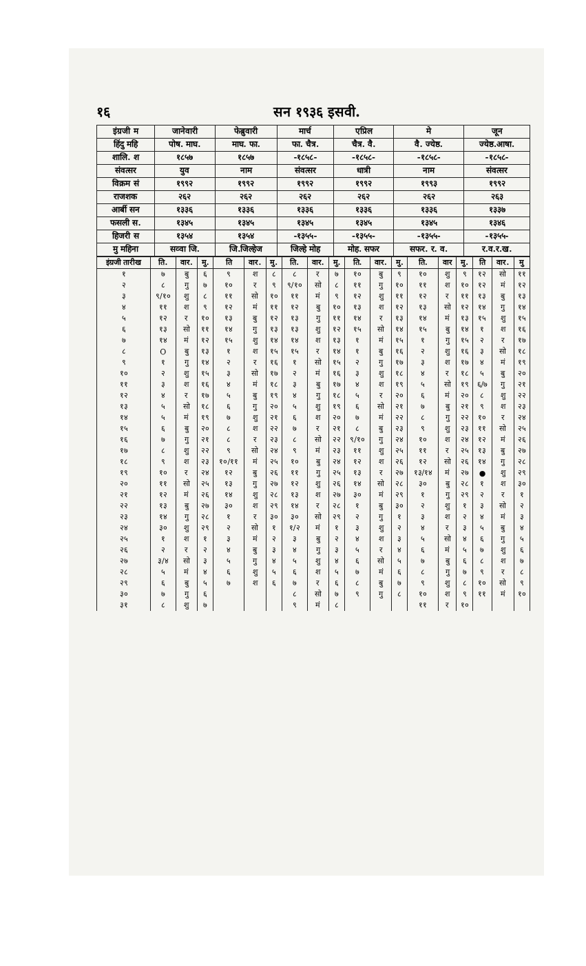१६ सन १९३६ इसवी.
| इंग्रजी म | जानेवारी | फेब्रुवारी | मार्च | एप्रिल | मे | जून |
| हिंदु महि | पोष. माघ. | माघ. फा. | फा. चैत्र. | चैत्र. वै. | वै. ज्येष्ठ. | ज्येष्ठ.आषा. |
| शालि. श | १८५७ | १८५७ | -१८५८- | -१८५८- | -१८५८- | -१८५८- |
| संवत्सर | युव | नाम | संवत्सर | धात्री | नाम | संवत्सर |
| विक्रम सं | १९९२ | १९९२ | १९९२ | १९९२ | १९९३ | १९९२ |
| राजशक | २६२ | २६२ | २६२ | २६२ | २६२ | २६३ |
| आर्बी सन | १३३६ | १३३६ | १३३६ | १३३६ | १३३६ | १३३७ |
| फसली स. | १३४५ | १३४५ | १३४५ | १३४५ | १३४५ | १३४६ |
| हिजरी स | १३५४ | १३५४ | -१३५५- | -१३५५- | -१३५५- | -१३५५- |
| मु महिना | सव्वा जि. | जि.जिल्हेज | जिल्हे मोह | मोह. सफर | सफर. र. व. | र.व.र.ख. |
| इंग्रजी तारीख | ति. | वार. | मु. | ति | वार. | मु. | ति. | वार. | मु. | ति. | वार. | मु. | ति. | वार | मु. | ति | वार. | मु |
| --- | --- | --- | --- | --- | --- | --- | --- | --- | --- | --- | --- | --- | --- | --- | --- | --- | --- | --- |
| १ | ७ | बु | ६ | ९ | श | ८ | ८ | र | ७ | १० | बु | ९ | १० | शु | ९ | १२ | सो | ११ |
| २ | ८ | गु | ७ | १० | र | ९ | ९/१० | सो | ८ | ११ | गु | १० | ११ | श | १० | १२ | मं | १२ |
| ३ | ९/१० | शु | ८ | ११ | सो | १० | ११ | मं | ९ | १२ | शु | ११ | १२ | र | ११ | १३ | बु | १३ |
| ४ | ११ | श | ९ | १२ | मं | ११ | १२ | बु | १० | १३ | श | १२ | १३ | सो | १२ | १४ | गु | १४ |
| ५ | १२ | र | १० | १३ | बु | १२ | १३ | गु | ११ | १४ | र | १३ | १४ | मं | १३ | १५ | शु | १५ |
| ६ | १३ | सो | ११ | १४ | गु | १३ | १३ | शु | १२ | १५ | सो | १४ | १५ | बु | १४ | १ | श | १६ |
| ७ | १४ | मं | १२ | १५ | शु | १४ | १४ | श | १३ | १ | मं | १५ | १ | गु | १५ | २ | र | १७ |
| ८ | O | बु | १३ | १ | श | १५ | १५ | र | १४ | १ | बु | १६ | २ | शु | १६ | ३ | सो | १८ |
| ९ | १ | गु | १४ | २ | र | १६ | १ | सो | १५ | २ | गु | १७ | ३ | श | १७ | ४ | मं | १९ |
| १० | २ | शु | १५ | ३ | सो | १७ | २ | मं | १६ | ३ | शु | १८ | ४ | र | १८ | ५ | बु | २० |
| ११ | ३ | श | १६ | ४ | मं | १८ | ३ | बु | १७ | ४ | श | १९ | ५ | सो | १९ | ६/७ | गु | २१ |
| १२ | ४ | र | १७ | ५ | बु | १९ | ४ | गु | १८ | ५ | र | २० | ६ | मं | २० | ८ | शु | २२ |
| १३ | ५ | सो | १८ | ६ | गु | २० | ५ | शु | १९ | ६ | सो | २१ | ७ | बु | २१ | ९ | श | २३ |
| १४ | ५ | मं | १९ | ७ | शु | २१ | ६ | श | २० | ७ | मं | २२ | ८ | गु | २२ | १० | र | २४ |
| १५ | ६ | बु | २० | ८ | श | २२ | ७ | र | २१ | ८ | बु | २३ | ९ | शु | २३ | ११ | सो | २५ |
| १६ | ७ | गु | २१ | ८ | र | २३ | ८ | सो | २२ | ९/१० | गु | २४ | १० | श | २४ | १२ | मं | २६ |
| १७ | ८ | शु | २२ | ९ | सो | २४ | ९ | मं | २३ | ११ | शु | २५ | ११ | र | २५ | १३ | बु | २७ |
| १८ | ९ | श | २३ | १०/११ | मं | २५ | १० | बु | २४ | १२ | श | २६ | १२ | सो | २६ | १४ | गु | २८ |
| १९ | १० | र | २४ | १२ | बु | २६ | ११ | गु | २५ | १३ | र | २७ | १३/१४ | मं | २७ | ● | शु | २९ |
| २० | ११ | सो | २५ | १३ | गु | २७ | १२ | शु | २६ | १४ | सो | २८ | ३० | बु | २८ | १ | श | ३० |
| २१ | १२ | मं | २६ | १४ | शु | २८ | १३ | श | २७ | ३० | मं | २९ | १ | गु | २९ | २ | र | १ |
| २२ | १३ | बु | २७ | ३० | श | २९ | १४ | र | २८ | १ | बु | ३० | २ | शु | १ | ३ | सो | २ |
| २३ | १४ | गु | २८ | १ | र | ३० | ३० | सो | २९ | २ | गु | १ | ३ | श | २ | ४ | मं | ३ |
| २४ | ३० | शु | २९ | २ | सो | १ | १/२ | मं | १ | ३ | शु | २ | ४ | र | ३ | ५ | बु | ४ |
| २५ | १ | श | १ | ३ | मं | २ | ३ | बु | २ | ४ | श | ३ | ५ | सो | ४ | ६ | गु | ५ |
| २६ | २ | र | २ | ४ | बु | ३ | ४ | गु | ३ | ५ | र | ४ | ६ | मं | ५ | ७ | शु | ६ |
| २७ | ३/४ | सो | ३ | ५ | गु | ४ | ५ | शु | ४ | ६ | सो | ५ | ७ | बु | ६ | ८ | श | ७ |
| २८ | ५ | मं | ४ | ६ | शु | ५ | ६ | श | ५ | ७ | मं | ६ | ८ | गु | ७ | ९ | र | ८ |
| २९ | ६ | बु | ५ | ७ | श | ६ | ७ | र | ६ | ८ | बु | ७ | ९ | शु | ८ | १० | सो | ९ |
| ३० | ७ | गु | ६ | | | | ८ | सो | ७ | ९ | गु | ८ | १० | श | ९ | ११ | मं | १० |
| ३१ | ८ | शु | ७ | | | | ९ | मं | ८ | | | | ११ | र | १० | | | |